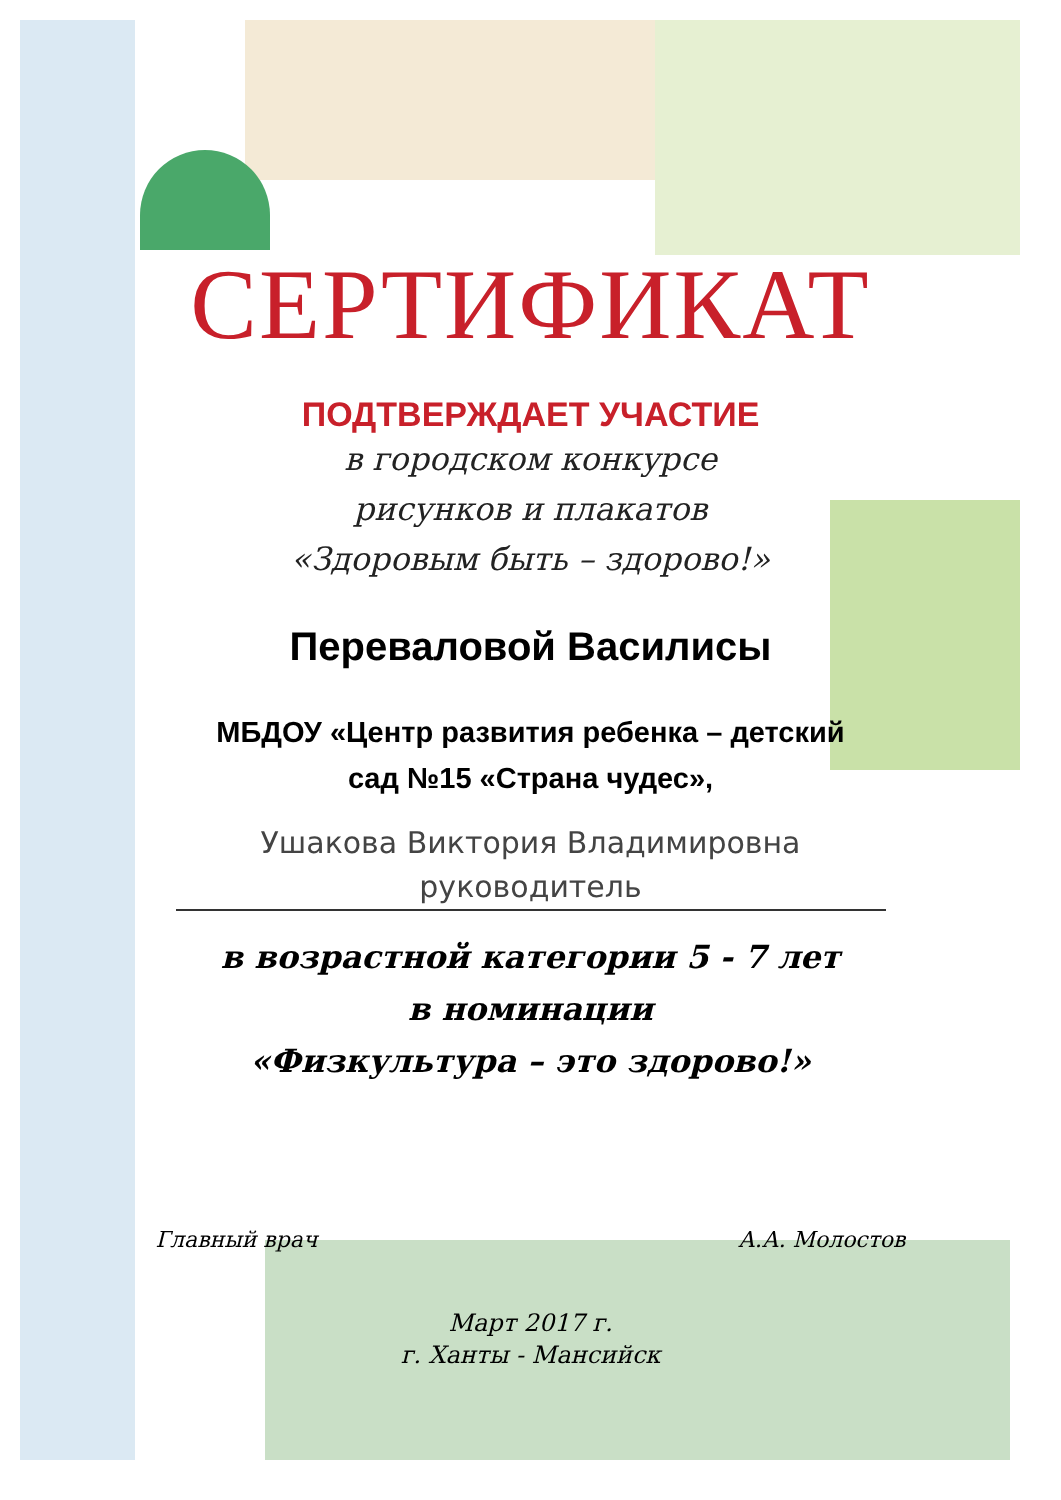СЕРТИФИКАТ
ПОДТВЕРЖДАЕТ УЧАСТИЕ
в городском конкурсе
рисунков и плакатов
«Здоровым быть – здорово!»
Переваловой Василисы
МБДОУ «Центр развития ребенка – детский
сад №15 «Страна чудес»,
Ушакова Виктория Владимировна
руководитель
в возрастной категории 5 - 7 лет
в номинации
«Физкультура – это здорово!»
Главный врач А.А. Молостов
Март 2017 г.
г. Ханты - Мансийск